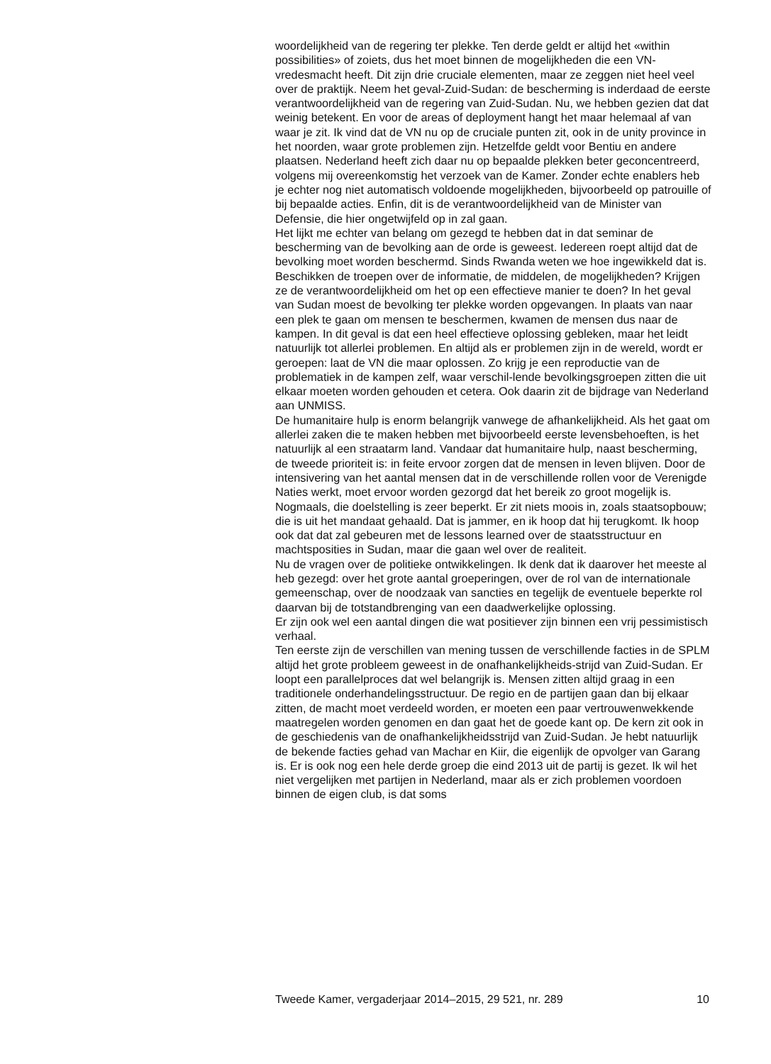woordelijkheid van de regering ter plekke. Ten derde geldt er altijd het «within possibilities» of zoiets, dus het moet binnen de mogelijkheden die een VN-vredesmacht heeft. Dit zijn drie cruciale elementen, maar ze zeggen niet heel veel over de praktijk. Neem het geval-Zuid-Sudan: de bescherming is inderdaad de eerste verantwoordelijkheid van de regering van Zuid-Sudan. Nu, we hebben gezien dat dat weinig betekent. En voor de areas of deployment hangt het maar helemaal af van waar je zit. Ik vind dat de VN nu op de cruciale punten zit, ook in de unity province in het noorden, waar grote problemen zijn. Hetzelfde geldt voor Bentiu en andere plaatsen. Nederland heeft zich daar nu op bepaalde plekken beter geconcentreerd, volgens mij overeenkomstig het verzoek van de Kamer. Zonder echte enablers heb je echter nog niet automatisch voldoende mogelijkheden, bijvoorbeeld op patrouille of bij bepaalde acties. Enfin, dit is de verantwoordelijkheid van de Minister van Defensie, die hier ongetwijfeld op in zal gaan.
Het lijkt me echter van belang om gezegd te hebben dat in dat seminar de bescherming van de bevolking aan de orde is geweest. Iedereen roept altijd dat de bevolking moet worden beschermd. Sinds Rwanda weten we hoe ingewikkeld dat is. Beschikken de troepen over de informatie, de middelen, de mogelijkheden? Krijgen ze de verantwoordelijkheid om het op een effectieve manier te doen? In het geval van Sudan moest de bevolking ter plekke worden opgevangen. In plaats van naar een plek te gaan om mensen te beschermen, kwamen de mensen dus naar de kampen. In dit geval is dat een heel effectieve oplossing gebleken, maar het leidt natuurlijk tot allerlei problemen. En altijd als er problemen zijn in de wereld, wordt er geroepen: laat de VN die maar oplossen. Zo krijg je een reproductie van de problematiek in de kampen zelf, waar verschil-lende bevolkingsgroepen zitten die uit elkaar moeten worden gehouden et cetera. Ook daarin zit de bijdrage van Nederland aan UNMISS.
De humanitaire hulp is enorm belangrijk vanwege de afhankelijkheid. Als het gaat om allerlei zaken die te maken hebben met bijvoorbeeld eerste levensbehoeften, is het natuurlijk al een straatarm land. Vandaar dat humanitaire hulp, naast bescherming, de tweede prioriteit is: in feite ervoor zorgen dat de mensen in leven blijven. Door de intensivering van het aantal mensen dat in de verschillende rollen voor de Verenigde Naties werkt, moet ervoor worden gezorgd dat het bereik zo groot mogelijk is. Nogmaals, die doelstelling is zeer beperkt. Er zit niets moois in, zoals staatsopbouw; die is uit het mandaat gehaald. Dat is jammer, en ik hoop dat hij terugkomt. Ik hoop ook dat dat zal gebeuren met de lessons learned over de staatsstructuur en machtsposities in Sudan, maar die gaan wel over de realiteit.
Nu de vragen over de politieke ontwikkelingen. Ik denk dat ik daarover het meeste al heb gezegd: over het grote aantal groeperingen, over de rol van de internationale gemeenschap, over de noodzaak van sancties en tegelijk de eventuele beperkte rol daarvan bij de totstandbrenging van een daadwerkelijke oplossing.
Er zijn ook wel een aantal dingen die wat positiever zijn binnen een vrij pessimistisch verhaal.
Ten eerste zijn de verschillen van mening tussen de verschillende facties in de SPLM altijd het grote probleem geweest in de onafhankelijkheids-strijd van Zuid-Sudan. Er loopt een parallelproces dat wel belangrijk is. Mensen zitten altijd graag in een traditionele onderhandelingsstructuur. De regio en de partijen gaan dan bij elkaar zitten, de macht moet verdeeld worden, er moeten een paar vertrouwenwekkende maatregelen worden genomen en dan gaat het de goede kant op. De kern zit ook in de geschiedenis van de onafhankelijkheidsstrijd van Zuid-Sudan. Je hebt natuurlijk de bekende facties gehad van Machar en Kiir, die eigenlijk de opvolger van Garang is. Er is ook nog een hele derde groep die eind 2013 uit de partij is gezet. Ik wil het niet vergelijken met partijen in Nederland, maar als er zich problemen voordoen binnen de eigen club, is dat soms
Tweede Kamer, vergaderjaar 2014–2015, 29 521, nr. 289 10